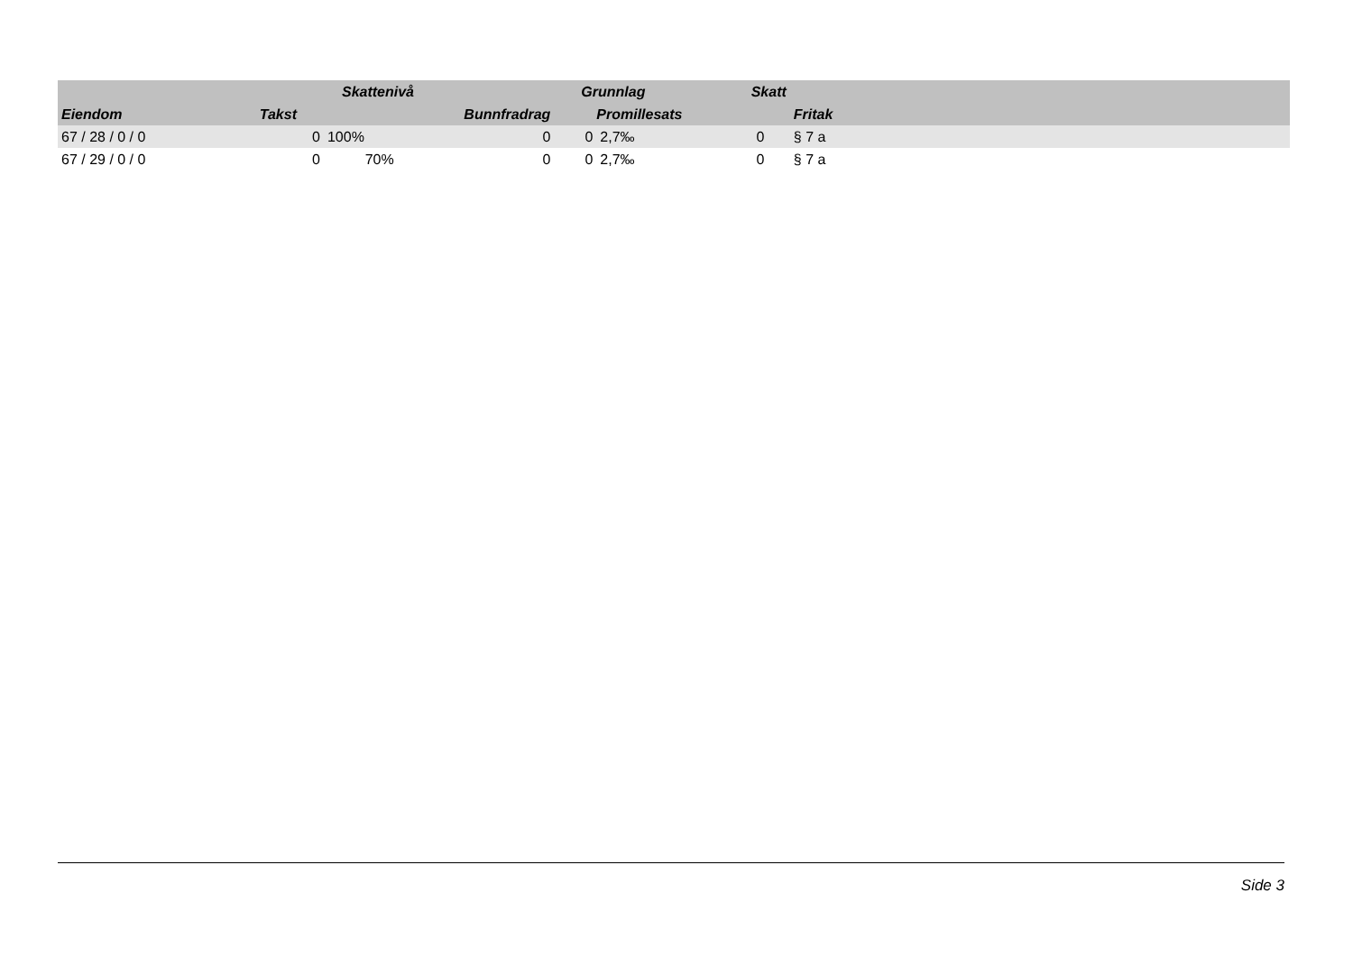| | | Skattenivå | | Grunnlag | | Skatt | | | |
| --- | --- | --- | --- | --- | --- | --- | --- | --- | --- |
| Eiendom | Takst | | Bunnfradrag | | Promillesats | | | Fritak | |
| 67 / 28 / 0 / 0 | 0 | 100% | 0 | 0 | 2,7‰ | 0 | | § 7 a | |
| 67 / 29 / 0 / 0 | 0 | 70% | 0 | 0 | 2,7‰ | 0 | | § 7 a | |
Side 3